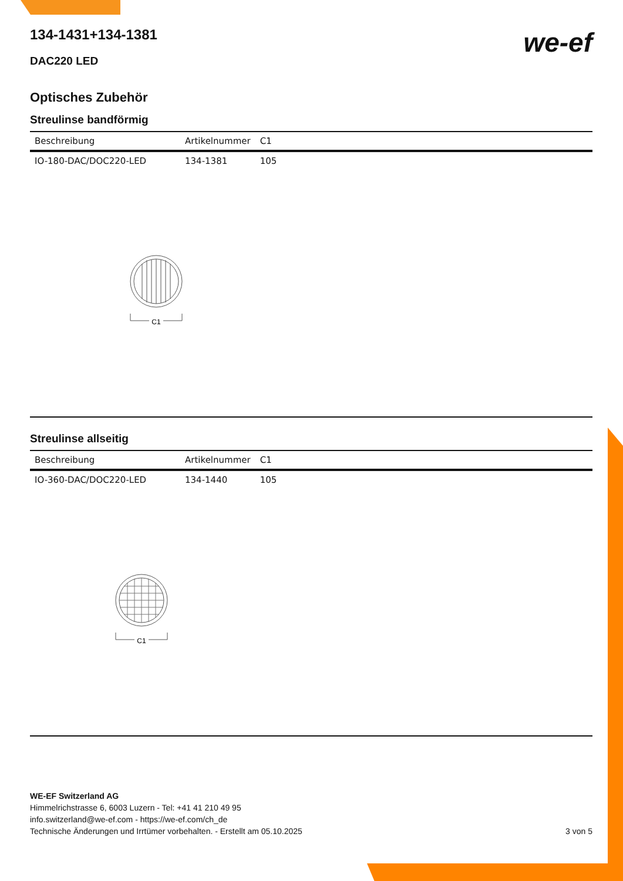we-ef
134-1431+134-1381
DAC220 LED
Optisches Zubehör
Streulinse bandförmig
| Beschreibung | Artikelnummer | C1 |
| --- | --- | --- |
| IO-180-DAC/DOC220-LED | 134-1381 | 105 |
C1
Streulinse allseitig
| Beschreibung | Artikelnummer | C1 |
| --- | --- | --- |
| IO-360-DAC/DOC220-LED | 134-1440 | 105 |
C1
WE-EF Switzerland AG
Himmelrichstrasse 6, 6003 Luzern - Tel: +41 41 210 49 95
info.switzerland@we-ef.com - https://we-ef.com/ch_de
Technische Änderungen und Irrtümer vorbehalten. - Erstellt am 05.10.2025 3 von 5